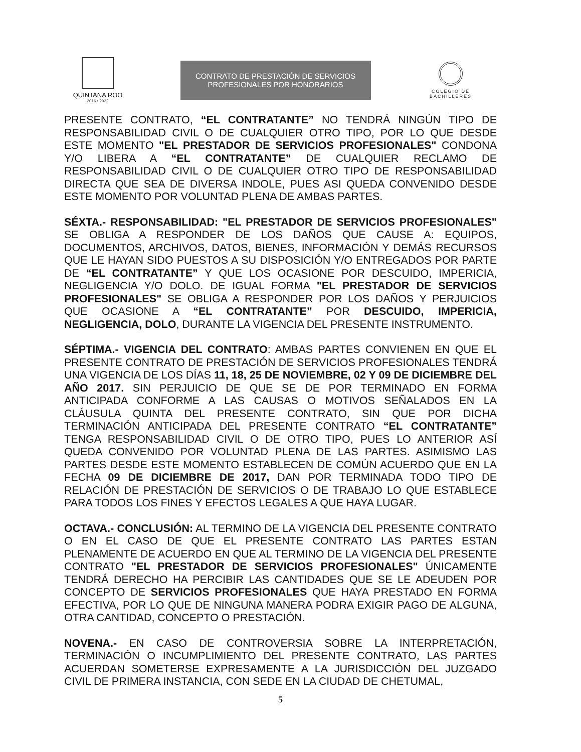QUINTANA ROO
2016 • 2022
CONTRATO DE PRESTACIÓN DE SERVICIOS
PROFESIONALES POR HONORARIOS
COLEGIO DE
BACHILLERES
PRESENTE CONTRATO, “EL CONTRATANTE” NO TENDRÁ NINGÚN TIPO DE RESPONSABILIDAD CIVIL O DE CUALQUIER OTRO TIPO, POR LO QUE DESDE ESTE MOMENTO "EL PRESTADOR DE SERVICIOS PROFESIONALES" CONDONA Y/O LIBERA A “EL CONTRATANTE” DE CUALQUIER RECLAMO DE RESPONSABILIDAD CIVIL O DE CUALQUIER OTRO TIPO DE RESPONSABILIDAD DIRECTA QUE SEA DE DIVERSA INDOLE, PUES ASI QUEDA CONVENIDO DESDE ESTE MOMENTO POR VOLUNTAD PLENA DE AMBAS PARTES.
SÉXTA.- RESPONSABILIDAD: "EL PRESTADOR DE SERVICIOS PROFESIONALES" SE OBLIGA A RESPONDER DE LOS DAÑOS QUE CAUSE A: EQUIPOS, DOCUMENTOS, ARCHIVOS, DATOS, BIENES, INFORMACIÓN Y DEMÁS RECURSOS QUE LE HAYAN SIDO PUESTOS A SU DISPOSICIÓN Y/O ENTREGADOS POR PARTE DE “EL CONTRATANTE” Y QUE LOS OCASIONE POR DESCUIDO, IMPERICIA, NEGLIGENCIA Y/O DOLO. DE IGUAL FORMA "EL PRESTADOR DE SERVICIOS PROFESIONALES" SE OBLIGA A RESPONDER POR LOS DAÑOS Y PERJUICIOS QUE OCASIONE A “EL CONTRATANTE” POR DESCUIDO, IMPERICIA, NEGLIGENCIA, DOLO, DURANTE LA VIGENCIA DEL PRESENTE INSTRUMENTO.
SÉPTIMA.- VIGENCIA DEL CONTRATO: AMBAS PARTES CONVIENEN EN QUE EL PRESENTE CONTRATO DE PRESTACIÓN DE SERVICIOS PROFESIONALES TENDRÁ UNA VIGENCIA DE LOS DÍAS 11, 18, 25 DE NOVIEMBRE, 02 Y 09 DE DICIEMBRE DEL AÑO 2017. SIN PERJUICIO DE QUE SE DE POR TERMINADO EN FORMA ANTICIPADA CONFORME A LAS CAUSAS O MOTIVOS SEÑALADOS EN LA CLÁUSULA QUINTA DEL PRESENTE CONTRATO, SIN QUE POR DICHA TERMINACIÓN ANTICIPADA DEL PRESENTE CONTRATO “EL CONTRATANTE” TENGA RESPONSABILIDAD CIVIL O DE OTRO TIPO, PUES LO ANTERIOR ASÍ QUEDA CONVENIDO POR VOLUNTAD PLENA DE LAS PARTES. ASIMISMO LAS PARTES DESDE ESTE MOMENTO ESTABLECEN DE COMÚN ACUERDO QUE EN LA FECHA 09 DE DICIEMBRE DE 2017, DAN POR TERMINADA TODO TIPO DE RELACIÓN DE PRESTACIÓN DE SERVICIOS O DE TRABAJO LO QUE ESTABLECE PARA TODOS LOS FINES Y EFECTOS LEGALES A QUE HAYA LUGAR.
OCTAVA.- CONCLUSIÓN: AL TERMINO DE LA VIGENCIA DEL PRESENTE CONTRATO O EN EL CASO DE QUE EL PRESENTE CONTRATO LAS PARTES ESTAN PLENAMENTE DE ACUERDO EN QUE AL TERMINO DE LA VIGENCIA DEL PRESENTE CONTRATO "EL PRESTADOR DE SERVICIOS PROFESIONALES" ÚNICAMENTE TENDRÁ DERECHO HA PERCIBIR LAS CANTIDADES QUE SE LE ADEUDEN POR CONCEPTO DE SERVICIOS PROFESIONALES QUE HAYA PRESTADO EN FORMA EFECTIVA, POR LO QUE DE NINGUNA MANERA PODRA EXIGIR PAGO DE ALGUNA, OTRA CANTIDAD, CONCEPTO O PRESTACIÓN.
NOVENA.- EN CASO DE CONTROVERSIA SOBRE LA INTERPRETACIÓN, TERMINACIÓN O INCUMPLIMIENTO DEL PRESENTE CONTRATO, LAS PARTES ACUERDAN SOMETERSE EXPRESAMENTE A LA JURISDICCIÓN DEL JUZGADO CIVIL DE PRIMERA INSTANCIA, CON SEDE EN LA CIUDAD DE CHETUMAL,
5